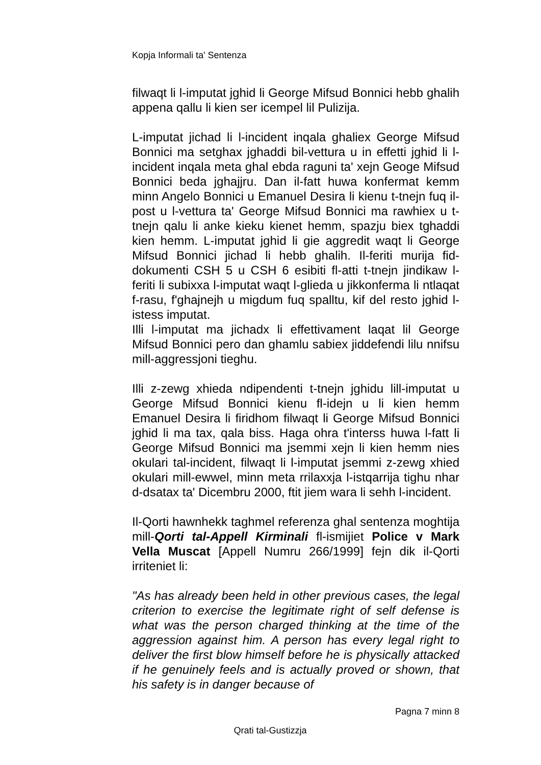Kopja Informali ta' Sentenza
filwaqt li l-imputat jghid li George Mifsud Bonnici hebb ghalih appena qallu li kien ser icempel lil Pulizija.
L-imputat jichad li l-incident inqala ghaliex George Mifsud Bonnici ma setghax jghaddi bil-vettura u in effetti jghid li l-incident inqala meta ghal ebda raguni ta' xejn Geoge Mifsud Bonnici beda jghajjru. Dan il-fatt huwa konfermat kemm minn Angelo Bonnici u Emanuel Desira li kienu t-tnejn fuq il-post u l-vettura ta' George Mifsud Bonnici ma rawhiex u t-tnejn qalu li anke kieku kienet hemm, spazju biex tghaddi kien hemm. L-imputat jghid li gie aggredit waqt li George Mifsud Bonnici jichad li hebb ghalih. Il-feriti murija fid-dokumenti CSH 5 u CSH 6 esibiti fl-atti t-tnejn jindikaw l-feriti li subixxa l-imputat waqt l-glieda u jikkonferma li ntlaqat f-rasu, f'ghajnejh u migdum fuq spalltu, kif del resto jghid l-istess imputat.
Illi l-imputat ma jichadx li effettivament laqat lil George Mifsud Bonnici pero dan ghamlu sabiex jiddefendi lilu nnifsu mill-aggressjoni tieghu.
Illi z-zewg xhieda ndipendenti t-tnejn jghidu lill-imputat u George Mifsud Bonnici kienu fl-idejn u li kien hemm Emanuel Desira li firidhom filwaqt li George Mifsud Bonnici jghid li ma tax, qala biss. Haga ohra t'interss huwa l-fatt li George Mifsud Bonnici ma jsemmi xejn li kien hemm nies okulari tal-incident, filwaqt li l-imputat jsemmi z-zewg xhied okulari mill-ewwel, minn meta rrilaxxja l-istqarrija tighu nhar d-dsatax ta' Dicembru 2000, ftit jiem wara li sehh l-incident.
Il-Qorti hawnhekk taghmel referenza ghal sentenza moghtija mill-Qorti tal-Appell Kirminali fl-ismijiet Police v Mark Vella Muscat [Appell Numru 266/1999] fejn dik il-Qorti irriteniet li:
"As has already been held in other previous cases, the legal criterion to exercise the legitimate right of self defense is what was the person charged thinking at the time of the aggression against him. A person has every legal right to deliver the first blow himself before he is physically attacked if he genuinely feels and is actually proved or shown, that his safety is in danger because of
Pagna 7 minn 8
Qrati tal-Gustizzja